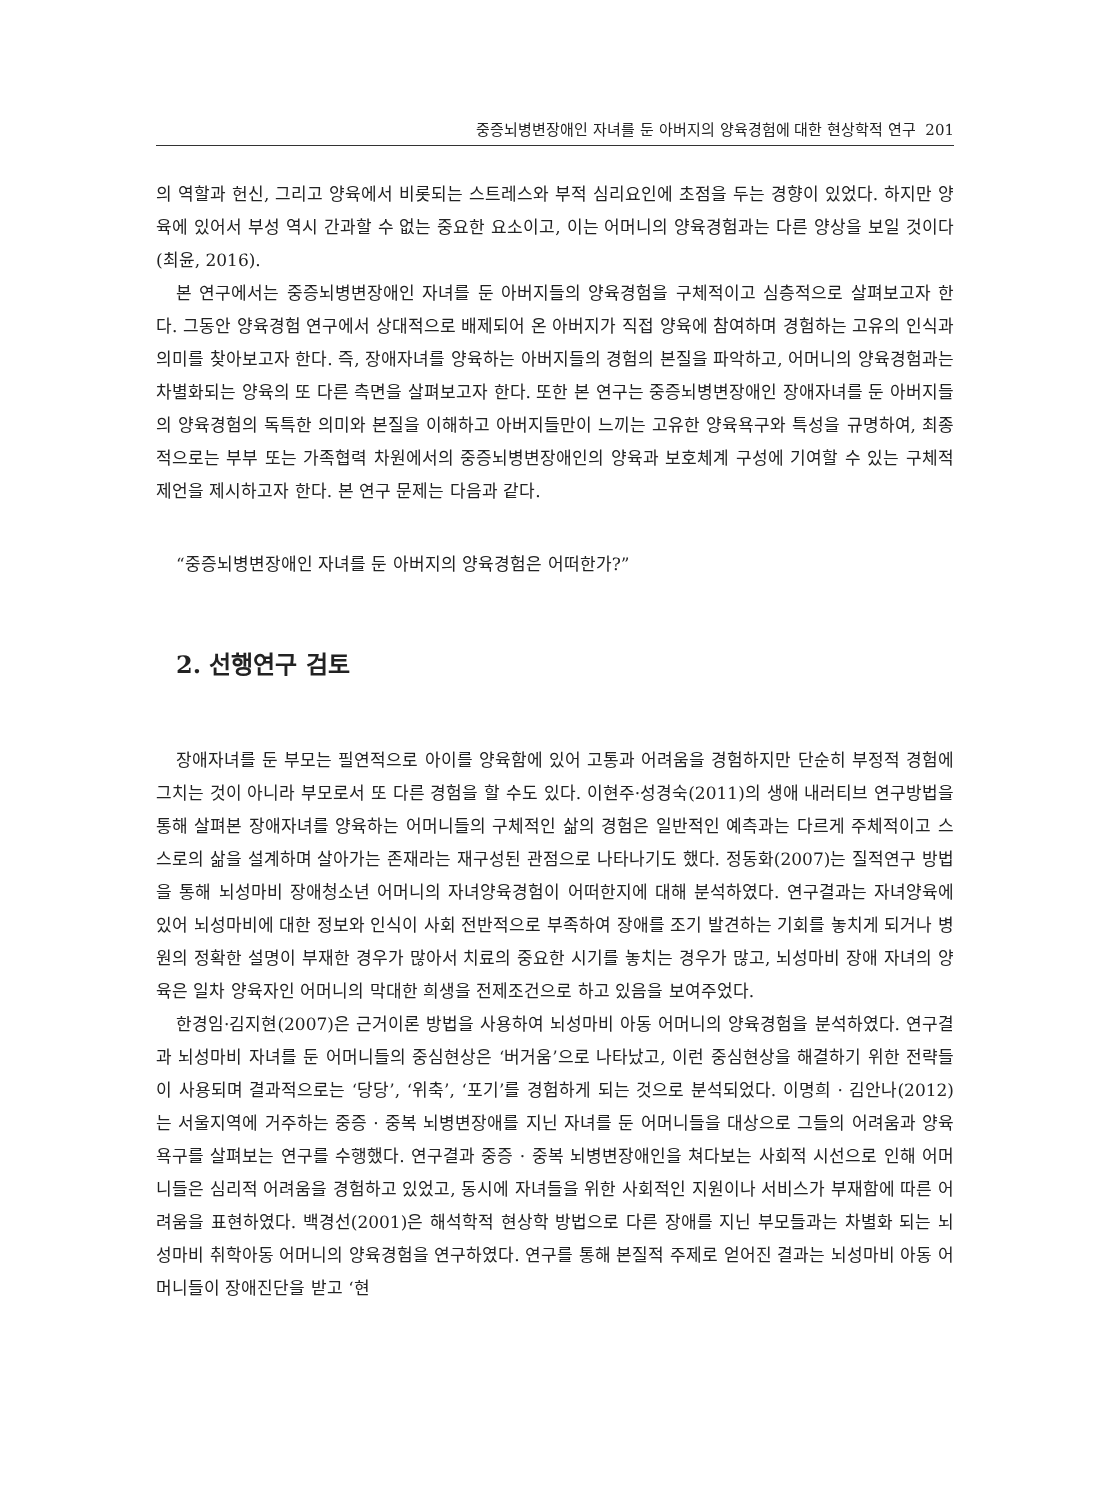중증뇌병변장애인 자녀를 둔 아버지의 양육경험에 대한 현상학적 연구 201
의 역할과 헌신, 그리고 양육에서 비롯되는 스트레스와 부적 심리요인에 초점을 두는 경향이 있었다. 하지만 양육에 있어서 부성 역시 간과할 수 없는 중요한 요소이고, 이는 어머니의 양육경험과는 다른 양상을 보일 것이다(최윤, 2016).
본 연구에서는 중증뇌병변장애인 자녀를 둔 아버지들의 양육경험을 구체적이고 심층적으로 살펴보고자 한다. 그동안 양육경험 연구에서 상대적으로 배제되어 온 아버지가 직접 양육에 참여하며 경험하는 고유의 인식과 의미를 찾아보고자 한다. 즉, 장애자녀를 양육하는 아버지들의 경험의 본질을 파악하고, 어머니의 양육경험과는 차별화되는 양육의 또 다른 측면을 살펴보고자 한다. 또한 본 연구는 중증뇌병변장애인 장애자녀를 둔 아버지들의 양육경험의 독특한 의미와 본질을 이해하고 아버지들만이 느끼는 고유한 양육욕구와 특성을 규명하여, 최종적으로는 부부 또는 가족협력 차원에서의 중증뇌병변장애인의 양육과 보호체계 구성에 기여할 수 있는 구체적 제언을 제시하고자 한다. 본 연구 문제는 다음과 같다.
“중증뇌병변장애인 자녀를 둔 아버지의 양육경험은 어떠한가?”
2. 선행연구 검토
장애자녀를 둔 부모는 필연적으로 아이를 양육함에 있어 고통과 어려움을 경험하지만 단순히 부정적 경험에 그치는 것이 아니라 부모로서 또 다른 경험을 할 수도 있다. 이현주·성경숙(2011)의 생애 내러티브 연구방법을 통해 살펴본 장애자녀를 양육하는 어머니들의 구체적인 삶의 경험은 일반적인 예측과는 다르게 주체적이고 스스로의 삶을 설계하며 살아가는 존재라는 재구성된 관점으로 나타나기도 했다. 정동화(2007)는 질적연구 방법을 통해 뇌성마비 장애청소년 어머니의 자녀양육경험이 어떠한지에 대해 분석하였다. 연구결과는 자녀양육에 있어 뇌성마비에 대한 정보와 인식이 사회 전반적으로 부족하여 장애를 조기 발견하는 기회를 놓치게 되거나 병원의 정확한 설명이 부재한 경우가 많아서 치료의 중요한 시기를 놓치는 경우가 많고, 뇌성마비 장애 자녀의 양육은 일차 양육자인 어머니의 막대한 희생을 전제조건으로 하고 있음을 보여주었다.
한경임·김지현(2007)은 근거이론 방법을 사용하여 뇌성마비 아동 어머니의 양육경험을 분석하였다. 연구결과 뇌성마비 자녀를 둔 어머니들의 중심현상은 ‘버거움’으로 나타났고, 이런 중심현상을 해결하기 위한 전략들이 사용되며 결과적으로는 ‘당당’, ‘위축’, ‘포기’를 경험하게 되는 것으로 분석되었다. 이명희 · 김안나(2012)는 서울지역에 거주하는 중증 · 중복 뇌병변장애를 지닌 자녀를 둔 어머니들을 대상으로 그들의 어려움과 양육 욕구를 살펴보는 연구를 수행했다. 연구결과 중증 · 중복 뇌병변장애인을 쳐다보는 사회적 시선으로 인해 어머니들은 심리적 어려움을 경험하고 있었고, 동시에 자녀들을 위한 사회적인 지원이나 서비스가 부재함에 따른 어려움을 표현하였다. 백경선(2001)은 해석학적 현상학 방법으로 다른 장애를 지닌 부모들과는 차별화 되는 뇌성마비 취학아동 어머니의 양육경험을 연구하였다. 연구를 통해 본질적 주제로 얻어진 결과는 뇌성마비 아동 어머니들이 장애진단을 받고 ‘현